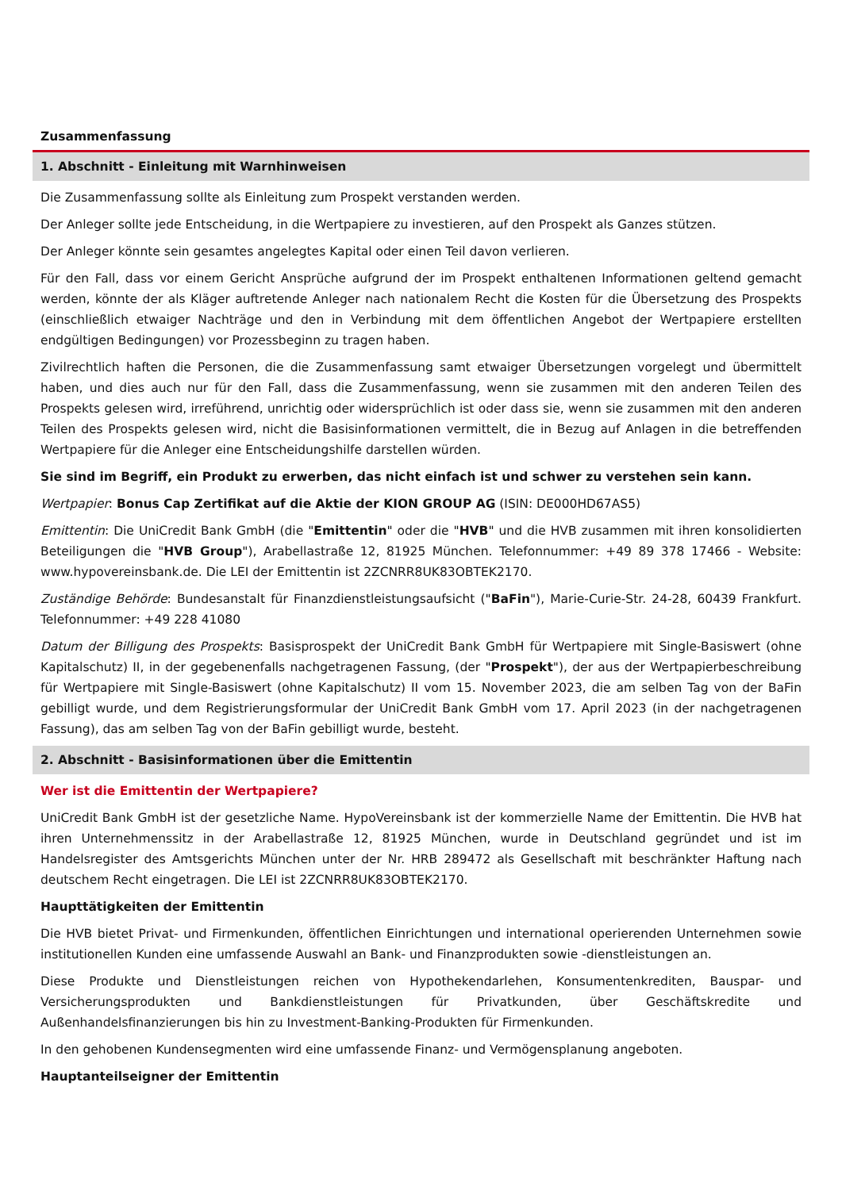Zusammenfassung
1. Abschnitt - Einleitung mit Warnhinweisen
Die Zusammenfassung sollte als Einleitung zum Prospekt verstanden werden.
Der Anleger sollte jede Entscheidung, in die Wertpapiere zu investieren, auf den Prospekt als Ganzes stützen.
Der Anleger könnte sein gesamtes angelegtes Kapital oder einen Teil davon verlieren.
Für den Fall, dass vor einem Gericht Ansprüche aufgrund der im Prospekt enthaltenen Informationen geltend gemacht werden, könnte der als Kläger auftretende Anleger nach nationalem Recht die Kosten für die Übersetzung des Prospekts (einschließlich etwaiger Nachträge und den in Verbindung mit dem öffentlichen Angebot der Wertpapiere erstellten endgültigen Bedingungen) vor Prozessbeginn zu tragen haben.
Zivilrechtlich haften die Personen, die die Zusammenfassung samt etwaiger Übersetzungen vorgelegt und übermittelt haben, und dies auch nur für den Fall, dass die Zusammenfassung, wenn sie zusammen mit den anderen Teilen des Prospekts gelesen wird, irreführend, unrichtig oder widersprüchlich ist oder dass sie, wenn sie zusammen mit den anderen Teilen des Prospekts gelesen wird, nicht die Basisinformationen vermittelt, die in Bezug auf Anlagen in die betreffenden Wertpapiere für die Anleger eine Entscheidungshilfe darstellen würden.
Sie sind im Begriff, ein Produkt zu erwerben, das nicht einfach ist und schwer zu verstehen sein kann.
Wertpapier: Bonus Cap Zertifikat auf die Aktie der KION GROUP AG (ISIN: DE000HD67AS5)
Emittentin: Die UniCredit Bank GmbH (die "Emittentin" oder die "HVB" und die HVB zusammen mit ihren konsolidierten Beteiligungen die "HVB Group"), Arabellastraße 12, 81925 München. Telefonnummer: +49 89 378 17466 - Website: www.hypovereinsbank.de. Die LEI der Emittentin ist 2ZCNRR8UK83OBTEK2170.
Zuständige Behörde: Bundesanstalt für Finanzdienstleistungsaufsicht ("BaFin"), Marie-Curie-Str. 24-28, 60439 Frankfurt. Telefonnummer: +49 228 41080
Datum der Billigung des Prospekts: Basisprospekt der UniCredit Bank GmbH für Wertpapiere mit Single-Basiswert (ohne Kapitalschutz) II, in der gegebenenfalls nachgetragenen Fassung, (der "Prospekt"), der aus der Wertpapierbeschreibung für Wertpapiere mit Single-Basiswert (ohne Kapitalschutz) II vom 15. November 2023, die am selben Tag von der BaFin gebilligt wurde, und dem Registrierungsformular der UniCredit Bank GmbH vom 17. April 2023 (in der nachgetragenen Fassung), das am selben Tag von der BaFin gebilligt wurde, besteht.
2. Abschnitt - Basisinformationen über die Emittentin
Wer ist die Emittentin der Wertpapiere?
UniCredit Bank GmbH ist der gesetzliche Name. HypoVereinsbank ist der kommerzielle Name der Emittentin. Die HVB hat ihren Unternehmenssitz in der Arabellastraße 12, 81925 München, wurde in Deutschland gegründet und ist im Handelsregister des Amtsgerichts München unter der Nr. HRB 289472 als Gesellschaft mit beschränkter Haftung nach deutschem Recht eingetragen. Die LEI ist 2ZCNRR8UK83OBTEK2170.
Haupttätigkeiten der Emittentin
Die HVB bietet Privat- und Firmenkunden, öffentlichen Einrichtungen und international operierenden Unternehmen sowie institutionellen Kunden eine umfassende Auswahl an Bank- und Finanzprodukten sowie -dienstleistungen an.
Diese Produkte und Dienstleistungen reichen von Hypothekendarlehen, Konsumentenkrediten, Bauspar- und Versicherungsprodukten und Bankdienstleistungen für Privatkunden, über Geschäftskredite und Außenhandelsfinanzierungen bis hin zu Investment-Banking-Produkten für Firmenkunden.
In den gehobenen Kundensegmenten wird eine umfassende Finanz- und Vermögensplanung angeboten.
Hauptanteilseigner der Emittentin